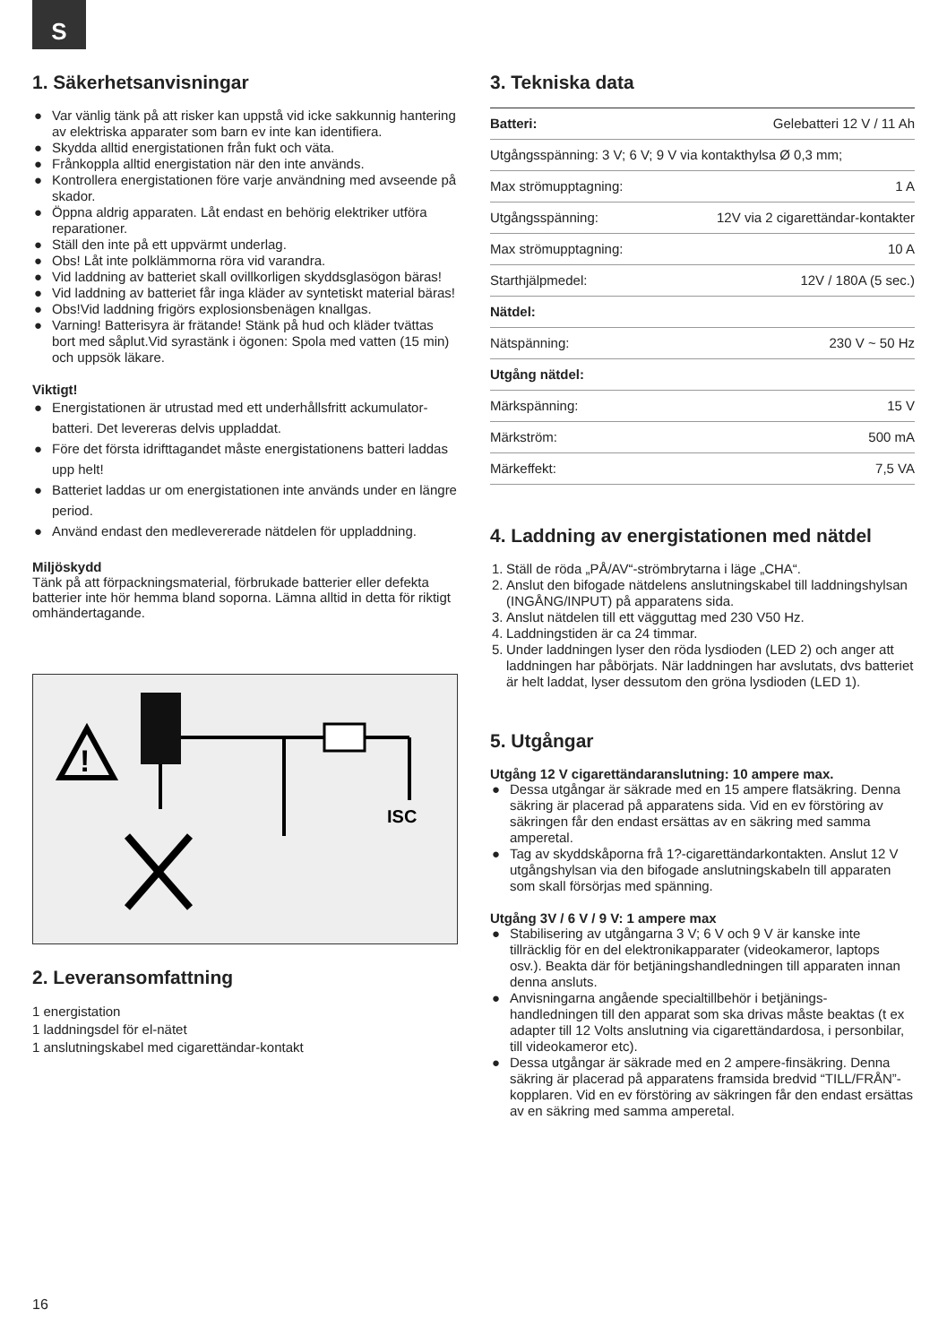S
1. Säkerhetsanvisningar
● Var vänlig tänk på att risker kan uppstå vid icke sakkunnig hantering av elektriska apparater som barn ev inte kan identifiera.
● Skydda alltid energistationen från fukt och väta.
● Frånkoppla alltid energistation när den inte används.
● Kontrollera energistationen före varje användning med avseende på skador.
● Öppna aldrig apparaten. Låt endast en behörig elektriker utföra reparationer.
● Ställ den inte på ett uppvärmt underlag.
● Obs! Låt inte polklämmorna röra vid varandra.
● Vid laddning av batteriet skall ovillkorligen skyddsglasögon bäras!
● Vid laddning av batteriet får inga kläder av syntetiskt material bäras!
● Obs!Vid laddning frigörs explosionsbenägen knallgas.
● Varning! Batterisyra är frätande! Stänk på hud och kläder tvättas bort med såplut.Vid syrastänk i ögonen: Spola med vatten (15 min) och uppsök läkare.
Viktigt!
● Energistationen är utrustad med ett underhållsfritt ackumulator-batteri. Det levereras delvis uppladdat.
● Före det första idrifttagandet måste energistationens batteri laddas upp helt!
● Batteriet laddas ur om energistationen inte används under en längre period.
● Använd endast den medlevererade nätdelen för uppladdning.
Miljöskydd
Tänk på att förpackningsmaterial, förbrukade batterier eller defekta batterier inte hör hemma bland soporna. Lämna alltid in detta för riktigt omhändertagande.
!
ISC
2. Leveransomfattning
1 energistation
1 laddningsdel för el-nätet
1 anslutningskabel med cigarettändar-kontakt
3. Tekniska data
| Batteri: | Gelebatteri 12 V / 11 Ah |
| Utgångsspänning: 3 V; 6 V; 9 V via kontakthylsa Ø 0,3 mm; | |
| Max strömupptagning: | 1 A |
| Utgångsspänning: | 12V via 2 cigarettändar-kontakter |
| Max strömupptagning: | 10 A |
| Starthjälpmedel: | 12V / 180A (5 sec.) |
| Nätdel: | |
| Nätspänning: | 230 V ~ 50 Hz |
| Utgång nätdel: | |
| Märkspänning: | 15 V |
| Märkström: | 500 mA |
| Märkeffekt: | 7,5 VA |
4. Laddning av energistationen med nätdel
1. Ställ de röda „PÅ/AV“-strömbrytarna i läge „CHA“.
2. Anslut den bifogade nätdelens anslutningskabel till laddningshylsan (INGÅNG/INPUT) på apparatens sida.
3. Anslut nätdelen till ett vägguttag med 230 V50 Hz.
4. Laddningstiden är ca 24 timmar.
5. Under laddningen lyser den röda lysdioden (LED 2) och anger att laddningen har påbörjats. När laddningen har avslutats, dvs batteriet är helt laddat, lyser dessutom den gröna lysdioden (LED 1).
5. Utgångar
Utgång 12 V cigarettändaranslutning: 10 ampere max.
● Dessa utgångar är säkrade med en 15 ampere flatsäkring. Denna säkring är placerad på apparatens sida. Vid en ev förstöring av säkringen får den endast ersättas av en säkring med samma amperetal.
● Tag av skyddskåporna frå 1?-cigarettändarkontakten. Anslut 12 V utgångshylsan via den bifogade anslutningskabeln till apparaten som skall försörjas med spänning.
Utgång 3V / 6 V / 9 V: 1 ampere max
● Stabilisering av utgångarna 3 V; 6 V och 9 V är kanske inte tillräcklig för en del elektronikapparater (videokameror, laptops osv.). Beakta där för betjäningshandledningen till apparaten innan denna ansluts.
● Anvisningarna angående specialtillbehör i betjänings-handledningen till den apparat som ska drivas måste beaktas (t ex adapter till 12 Volts anslutning via cigarettändardosa, i personbilar, till videokameror etc).
● Dessa utgångar är säkrade med en 2 ampere-finsäkring. Denna säkring är placerad på apparatens framsida bredvid “TILL/FRÅN”-kopplaren. Vid en ev förstöring av säkringen får den endast ersättas av en säkring med samma amperetal.
16